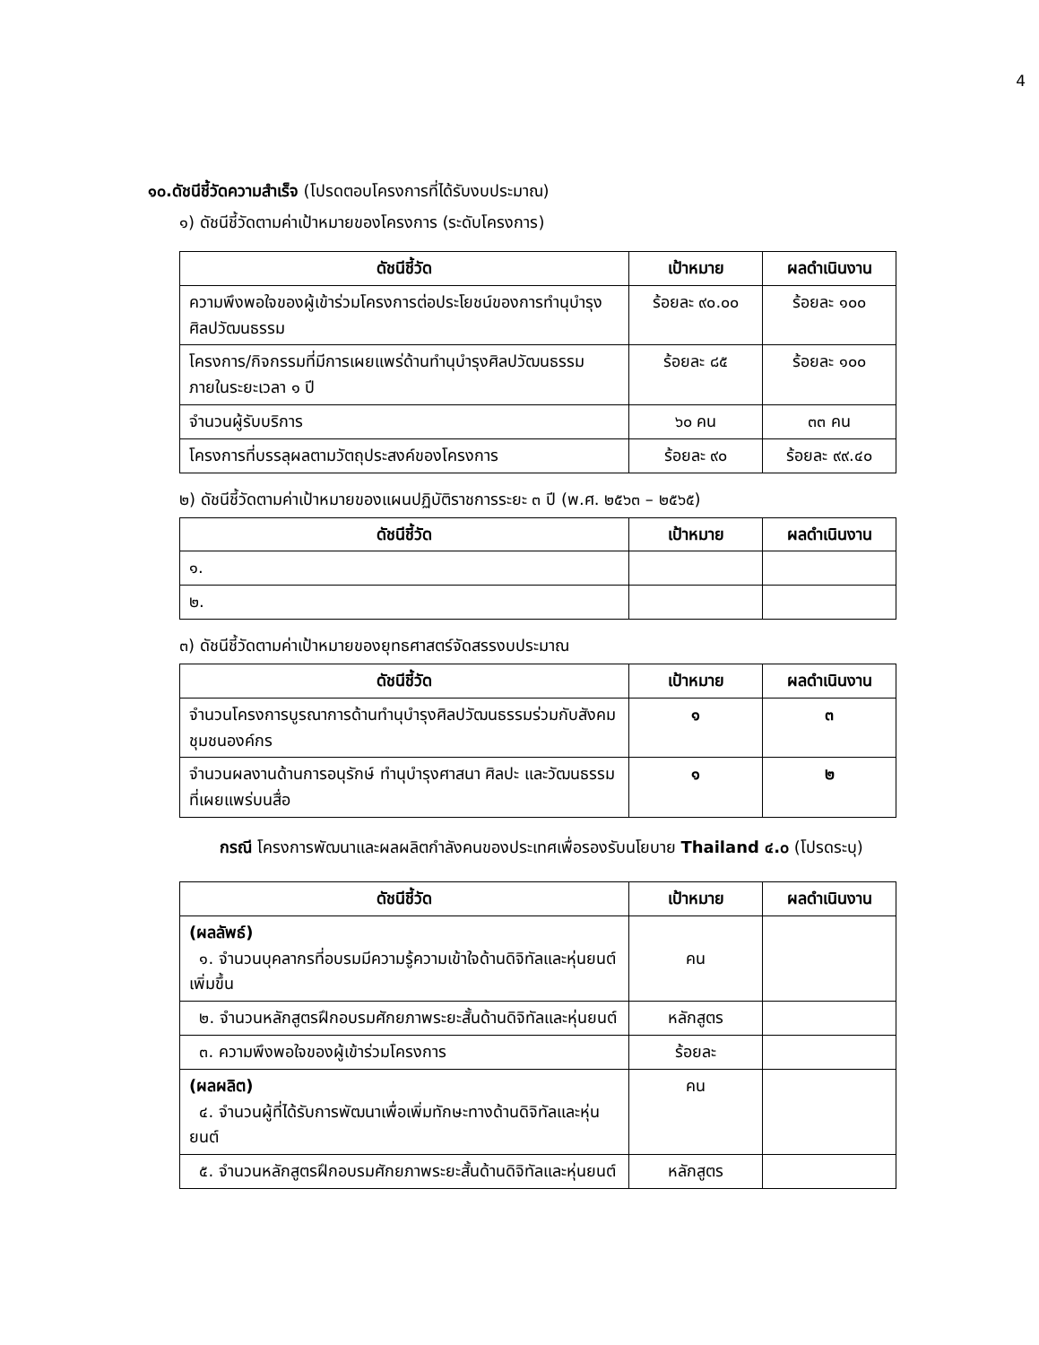4
๑๐.ดัชนีชี้วัดความสำเร็จ (โปรดตอบโครงการที่ได้รับงบประมาณ)
๑) ดัชนีชี้วัดตามค่าเป้าหมายของโครงการ (ระดับโครงการ)
| ดัชนีชี้วัด | เป้าหมาย | ผลดำเนินงาน |
| --- | --- | --- |
| ความพึงพอใจของผู้เข้าร่วมโครงการต่อประโยชน์ของการทำนุบำรุงศิลปวัฒนธรรม | ร้อยละ ๙๐.๐๐ | ร้อยละ ๑๐๐ |
| โครงการ/กิจกรรมที่มีการเผยแพร่ด้านทำนุบำรุงศิลปวัฒนธรรมภายในระยะเวลา ๑ ปี | ร้อยละ ๘๕ | ร้อยละ ๑๐๐ |
| จำนวนผู้รับบริการ | ๖๐ คน | ๓๓ คน |
| โครงการที่บรรลุผลตามวัตถุประสงค์ของโครงการ | ร้อยละ ๙๐ | ร้อยละ ๙๙.๔๐ |
๒) ดัชนีชี้วัดตามค่าเป้าหมายของแผนปฏิบัติราชการระยะ ๓ ปี (พ.ศ. ๒๕๖๓ – ๒๕๖๕)
| ดัชนีชี้วัด | เป้าหมาย | ผลดำเนินงาน |
| --- | --- | --- |
| ๑. | | |
| ๒. | | |
๓) ดัชนีชี้วัดตามค่าเป้าหมายของยุทธศาสตร์จัดสรรงบประมาณ
| ดัชนีชี้วัด | เป้าหมาย | ผลดำเนินงาน |
| --- | --- | --- |
| จำนวนโครงการบูรณาการด้านทำนุบำรุงศิลปวัฒนธรรมร่วมกับสังคม ชุมชนองค์กร | ๑ | ๓ |
| จำนวนผลงานด้านการอนุรักษ์ ทำนุบำรุงศาสนา ศิลปะ และวัฒนธรรม ที่เผยแพร่บนสื่อ | ๑ | ๒ |
กรณี โครงการพัฒนาและผลผลิตกำลังคนของประเทศเพื่อรองรับนโยบาย Thailand ๔.๐ (โปรดระบุ)
| ดัชนีชี้วัด | เป้าหมาย | ผลดำเนินงาน |
| --- | --- | --- |
| (ผลลัพธ์) ๑. จำนวนบุคลากรที่อบรมมีความรู้ความเข้าใจด้านดิจิทัลและหุ่นยนต์เพิ่มขึ้น | คน | |
| ๒. จำนวนหลักสูตรฝึกอบรมศักยภาพระยะสั้นด้านดิจิทัลและหุ่นยนต์ | หลักสูตร | |
| ๓. ความพึงพอใจของผู้เข้าร่วมโครงการ | ร้อยละ | |
| (ผลผลิต) ๔. จำนวนผู้ที่ได้รับการพัฒนาเพื่อเพิ่มทักษะทางด้านดิจิทัลและหุ่นยนต์ | คน | |
| ๕. จำนวนหลักสูตรฝึกอบรมศักยภาพระยะสั้นด้านดิจิทัลและหุ่นยนต์ | หลักสูตร | |